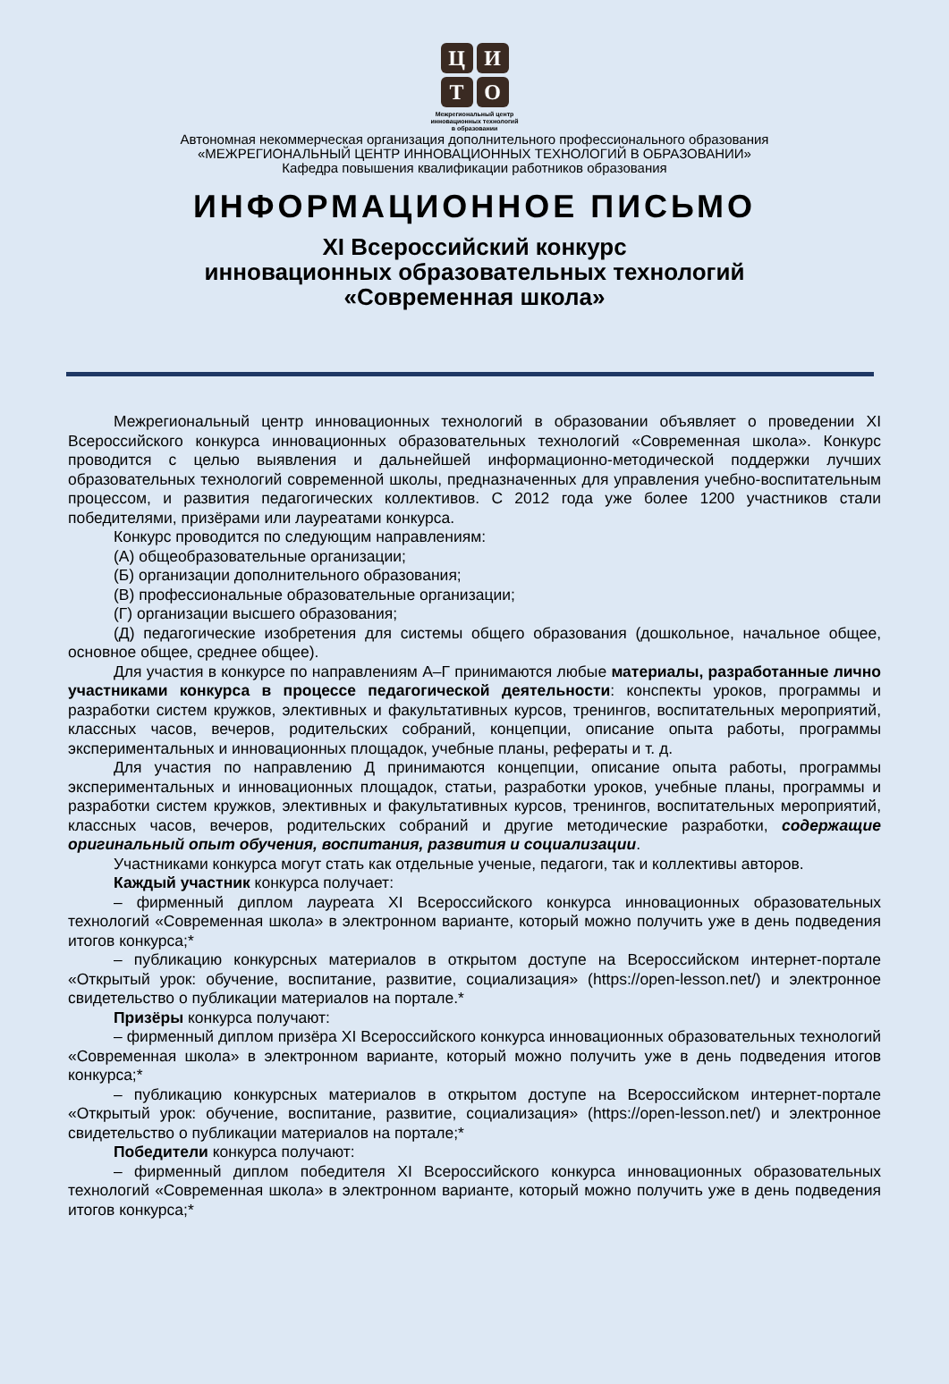Ц
И
Т
О
Межрегиональный центр
инновационных технологий
в образовании
Автономная некоммерческая организация дополнительного профессионального образования
«МЕЖРЕГИОНАЛЬНЫЙ ЦЕНТР ИННОВАЦИОННЫХ ТЕХНОЛОГИЙ В ОБРАЗОВАНИИ»
Кафедра повышения квалификации работников образования
ИНФОРМАЦИОННОЕ ПИСЬМО
XI Всероссийский конкурс
инновационных образовательных технологий
«Современная школа»
Межрегиональный центр инновационных технологий в образовании объявляет о проведении XI Всероссийского конкурса инновационных образовательных технологий «Современная школа». Конкурс проводится с целью выявления и дальнейшей информационно-методической поддержки лучших образовательных технологий современной школы, предназначенных для управления учебно-воспитательным процессом, и развития педагогических коллективов. С 2012 года уже более 1200 участников стали победителями, призёрами или лауреатами конкурса.
Конкурс проводится по следующим направлениям:
(А) общеобразовательные организации;
(Б) организации дополнительного образования;
(В) профессиональные образовательные организации;
(Г) организации высшего образования;
(Д) педагогические изобретения для системы общего образования (дошкольное, начальное общее, основное общее, среднее общее).
Для участия в конкурсе по направлениям А–Г принимаются любые материалы, разработанные лично участниками конкурса в процессе педагогической деятельности: конспекты уроков, программы и разработки систем кружков, элективных и факультативных курсов, тренингов, воспитательных мероприятий, классных часов, вечеров, родительских собраний, концепции, описание опыта работы, программы экспериментальных и инновационных площадок, учебные планы, рефераты и т. д.
Для участия по направлению Д принимаются концепции, описание опыта работы, программы экспериментальных и инновационных площадок, статьи, разработки уроков, учебные планы, программы и разработки систем кружков, элективных и факультативных курсов, тренингов, воспитательных мероприятий, классных часов, вечеров, родительских собраний и другие методические разработки, содержащие оригинальный опыт обучения, воспитания, развития и социализации.
Участниками конкурса могут стать как отдельные ученые, педагоги, так и коллективы авторов.
Каждый участник конкурса получает:
– фирменный диплом лауреата XI Всероссийского конкурса инновационных образовательных технологий «Современная школа» в электронном варианте, который можно получить уже в день подведения итогов конкурса;*
– публикацию конкурсных материалов в открытом доступе на Всероссийском интернет-портале «Открытый урок: обучение, воспитание, развитие, социализация» (https://open-lesson.net/) и электронное свидетельство о публикации материалов на портале.*
Призёры конкурса получают:
– фирменный диплом призёра XI Всероссийского конкурса инновационных образовательных технологий «Современная школа» в электронном варианте, который можно получить уже в день подведения итогов конкурса;*
– публикацию конкурсных материалов в открытом доступе на Всероссийском интернет-портале «Открытый урок: обучение, воспитание, развитие, социализация» (https://open-lesson.net/) и электронное свидетельство о публикации материалов на портале;*
Победители конкурса получают:
– фирменный диплом победителя XI Всероссийского конкурса инновационных образовательных технологий «Современная школа» в электронном варианте, который можно получить уже в день подведения итогов конкурса;*